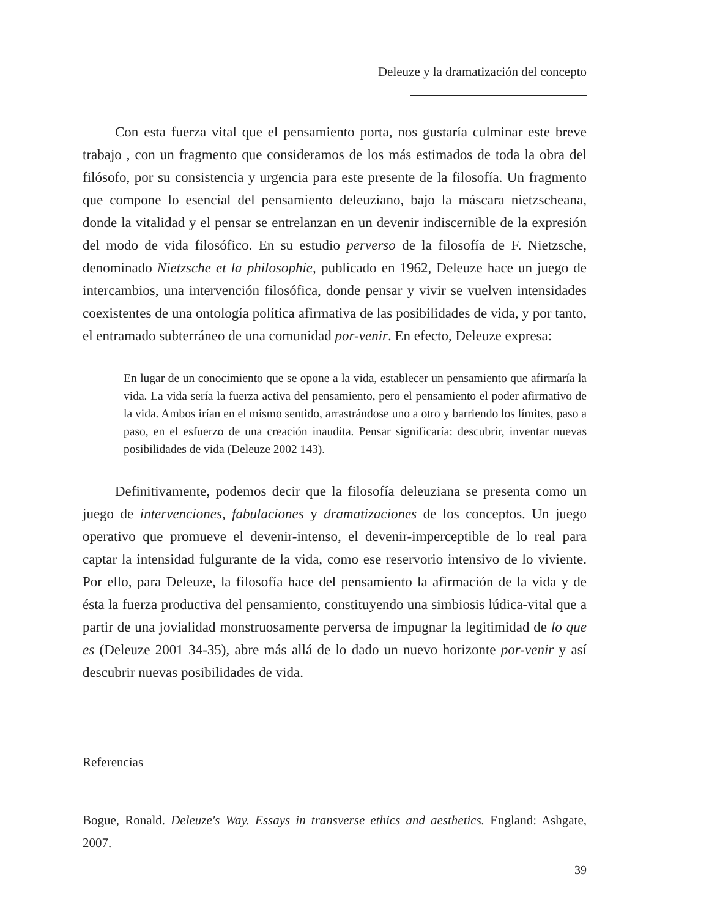Deleuze y la dramatización del concepto
Con esta fuerza vital que el pensamiento porta, nos gustaría culminar este breve trabajo , con un fragmento que consideramos de los más estimados de toda la obra del filósofo, por su consistencia y urgencia para este presente de la filosofía. Un fragmento que compone lo esencial del pensamiento deleuziano, bajo la máscara nietzscheana, donde la vitalidad y el pensar se entrelanzan en un devenir indiscernible de la expresión del modo de vida filosófico. En su estudio perverso de la filosofía de F. Nietzsche, denominado Nietzsche et la philosophie, publicado en 1962, Deleuze hace un juego de intercambios, una intervención filosófica, donde pensar y vivir se vuelven intensidades coexistentes de una ontología política afirmativa de las posibilidades de vida, y por tanto, el entramado subterráneo de una comunidad por-venir. En efecto, Deleuze expresa:
En lugar de un conocimiento que se opone a la vida, establecer un pensamiento que afirmaría la vida. La vida sería la fuerza activa del pensamiento, pero el pensamiento el poder afirmativo de la vida. Ambos irían en el mismo sentido, arrastrándose uno a otro y barriendo los límites, paso a paso, en el esfuerzo de una creación inaudita. Pensar significaría: descubrir, inventar nuevas posibilidades de vida (Deleuze 2002 143).
Definitivamente, podemos decir que la filosofía deleuziana se presenta como un juego de intervenciones, fabulaciones y dramatizaciones de los conceptos. Un juego operativo que promueve el devenir-intenso, el devenir-imperceptible de lo real para captar la intensidad fulgurante de la vida, como ese reservorio intensivo de lo viviente. Por ello, para Deleuze, la filosofía hace del pensamiento la afirmación de la vida y de ésta la fuerza productiva del pensamiento, constituyendo una simbiosis lúdica-vital que a partir de una jovialidad monstruosamente perversa de impugnar la legitimidad de lo que es (Deleuze 2001 34-35), abre más allá de lo dado un nuevo horizonte por-venir y así descubrir nuevas posibilidades de vida.
Referencias
Bogue, Ronald. Deleuze's Way. Essays in transverse ethics and aesthetics. England: Ashgate, 2007.
39